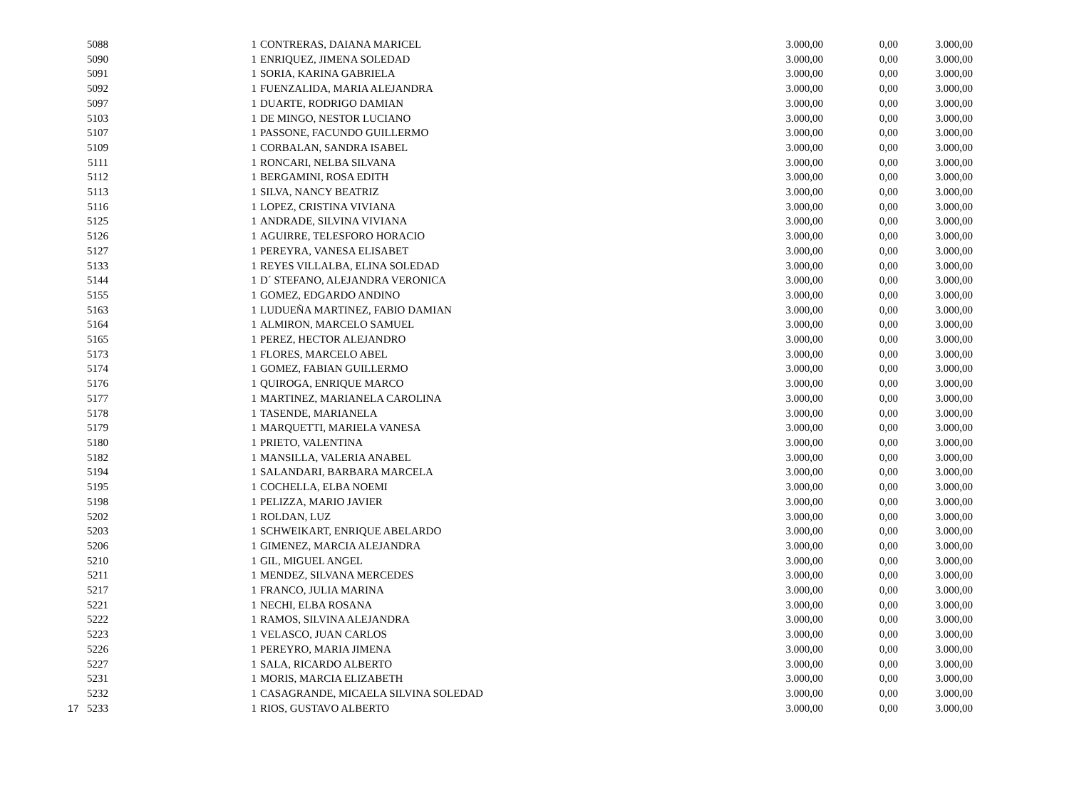| | 5088 | | 1 | CONTRERAS, DAIANA MARICEL | 3.000,00 | 0,00 | 3.000,00 |
| | 5090 | | 1 | ENRIQUEZ, JIMENA SOLEDAD | 3.000,00 | 0,00 | 3.000,00 |
| | 5091 | | 1 | SORIA, KARINA GABRIELA | 3.000,00 | 0,00 | 3.000,00 |
| | 5092 | | 1 | FUENZALIDA, MARIA ALEJANDRA | 3.000,00 | 0,00 | 3.000,00 |
| | 5097 | | 1 | DUARTE, RODRIGO DAMIAN | 3.000,00 | 0,00 | 3.000,00 |
| | 5103 | | 1 | DE MINGO, NESTOR LUCIANO | 3.000,00 | 0,00 | 3.000,00 |
| | 5107 | | 1 | PASSONE, FACUNDO GUILLERMO | 3.000,00 | 0,00 | 3.000,00 |
| | 5109 | | 1 | CORBALAN, SANDRA ISABEL | 3.000,00 | 0,00 | 3.000,00 |
| | 5111 | | 1 | RONCARI, NELBA SILVANA | 3.000,00 | 0,00 | 3.000,00 |
| | 5112 | | 1 | BERGAMINI, ROSA EDITH | 3.000,00 | 0,00 | 3.000,00 |
| | 5113 | | 1 | SILVA, NANCY BEATRIZ | 3.000,00 | 0,00 | 3.000,00 |
| | 5116 | | 1 | LOPEZ, CRISTINA VIVIANA | 3.000,00 | 0,00 | 3.000,00 |
| | 5125 | | 1 | ANDRADE, SILVINA VIVIANA | 3.000,00 | 0,00 | 3.000,00 |
| | 5126 | | 1 | AGUIRRE, TELESFORO HORACIO | 3.000,00 | 0,00 | 3.000,00 |
| | 5127 | | 1 | PEREYRA, VANESA ELISABET | 3.000,00 | 0,00 | 3.000,00 |
| | 5133 | | 1 | REYES VILLALBA, ELINA SOLEDAD | 3.000,00 | 0,00 | 3.000,00 |
| | 5144 | | 1 | D´ STEFANO, ALEJANDRA VERONICA | 3.000,00 | 0,00 | 3.000,00 |
| | 5155 | | 1 | GOMEZ, EDGARDO ANDINO | 3.000,00 | 0,00 | 3.000,00 |
| | 5163 | | 1 | LUDUEÑA MARTINEZ, FABIO DAMIAN | 3.000,00 | 0,00 | 3.000,00 |
| | 5164 | | 1 | ALMIRON, MARCELO SAMUEL | 3.000,00 | 0,00 | 3.000,00 |
| | 5165 | | 1 | PEREZ, HECTOR ALEJANDRO | 3.000,00 | 0,00 | 3.000,00 |
| | 5173 | | 1 | FLORES, MARCELO ABEL | 3.000,00 | 0,00 | 3.000,00 |
| | 5174 | | 1 | GOMEZ, FABIAN GUILLERMO | 3.000,00 | 0,00 | 3.000,00 |
| | 5176 | | 1 | QUIROGA, ENRIQUE MARCO | 3.000,00 | 0,00 | 3.000,00 |
| | 5177 | | 1 | MARTINEZ, MARIANELA CAROLINA | 3.000,00 | 0,00 | 3.000,00 |
| | 5178 | | 1 | TASENDE, MARIANELA | 3.000,00 | 0,00 | 3.000,00 |
| | 5179 | | 1 | MARQUETTI, MARIELA VANESA | 3.000,00 | 0,00 | 3.000,00 |
| | 5180 | | 1 | PRIETO, VALENTINA | 3.000,00 | 0,00 | 3.000,00 |
| | 5182 | | 1 | MANSILLA, VALERIA ANABEL | 3.000,00 | 0,00 | 3.000,00 |
| | 5194 | | 1 | SALANDARI, BARBARA MARCELA | 3.000,00 | 0,00 | 3.000,00 |
| | 5195 | | 1 | COCHELLA, ELBA NOEMI | 3.000,00 | 0,00 | 3.000,00 |
| | 5198 | | 1 | PELIZZA, MARIO JAVIER | 3.000,00 | 0,00 | 3.000,00 |
| | 5202 | | 1 | ROLDAN, LUZ | 3.000,00 | 0,00 | 3.000,00 |
| | 5203 | | 1 | SCHWEIKART, ENRIQUE ABELARDO | 3.000,00 | 0,00 | 3.000,00 |
| | 5206 | | 1 | GIMENEZ, MARCIA ALEJANDRA | 3.000,00 | 0,00 | 3.000,00 |
| | 5210 | | 1 | GIL, MIGUEL ANGEL | 3.000,00 | 0,00 | 3.000,00 |
| | 5211 | | 1 | MENDEZ, SILVANA MERCEDES | 3.000,00 | 0,00 | 3.000,00 |
| | 5217 | | 1 | FRANCO, JULIA MARINA | 3.000,00 | 0,00 | 3.000,00 |
| | 5221 | | 1 | NECHI, ELBA ROSANA | 3.000,00 | 0,00 | 3.000,00 |
| | 5222 | | 1 | RAMOS, SILVINA ALEJANDRA | 3.000,00 | 0,00 | 3.000,00 |
| | 5223 | | 1 | VELASCO, JUAN CARLOS | 3.000,00 | 0,00 | 3.000,00 |
| | 5226 | | 1 | PEREYRO, MARIA JIMENA | 3.000,00 | 0,00 | 3.000,00 |
| | 5227 | | 1 | SALA, RICARDO ALBERTO | 3.000,00 | 0,00 | 3.000,00 |
| | 5231 | | 1 | MORIS, MARCIA ELIZABETH | 3.000,00 | 0,00 | 3.000,00 |
| | 5232 | | 1 | CASAGRANDE, MICAELA SILVINA SOLEDAD | 3.000,00 | 0,00 | 3.000,00 |
| 17 | 5233 | | 1 | RIOS, GUSTAVO ALBERTO | 3.000,00 | 0,00 | 3.000,00 |